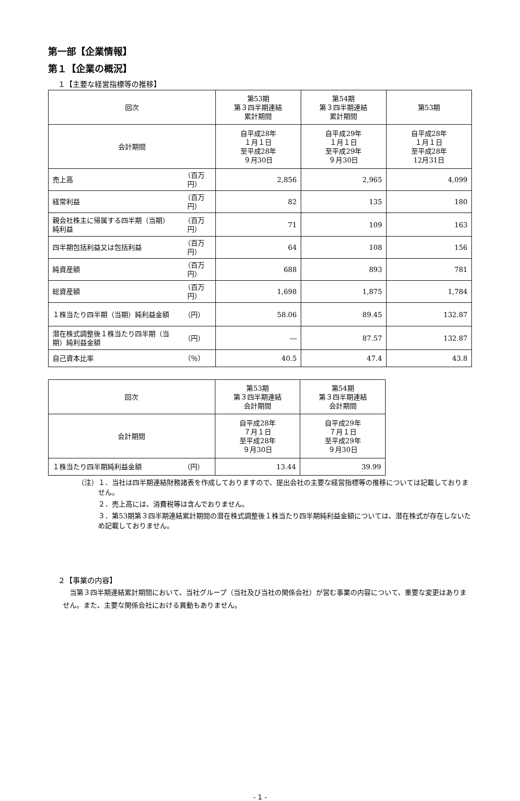第一部【企業情報】
第１【企業の概況】
１【主要な経営指標等の推移】
| 回次 | | 第53期 第３四半期連結 累計期間 | 第54期 第３四半期連結 累計期間 | 第53期 |
| 会計期間 | | 自平成28年 １月１日 至平成28年 ９月30日 | 自平成29年 １月１日 至平成29年 ９月30日 | 自平成28年 １月１日 至平成28年 12月31日 |
| 売上高 | （百万円） | 2,856 | 2,965 | 4,099 |
| 経常利益 | （百万円） | 82 | 135 | 180 |
| 親会社株主に帰属する四半期（当期）純利益 | （百万円） | 71 | 109 | 163 |
| 四半期包括利益又は包括利益 | （百万円） | 64 | 108 | 156 |
| 純資産額 | （百万円） | 688 | 893 | 781 |
| 総資産額 | （百万円） | 1,698 | 1,875 | 1,784 |
| １株当たり四半期（当期）純利益金額 | （円） | 58.06 | 89.45 | 132.87 |
| 潜在株式調整後１株当たり四半期（当期）純利益金額 | （円） | ― | 87.57 | 132.87 |
| 自己資本比率 | （％） | 40.5 | 47.4 | 43.8 |
| 回次 | | 第53期 第３四半期連結 会計期間 | 第54期 第３四半期連結 会計期間 |
| 会計期間 | | 自平成28年 ７月１日 至平成28年 ９月30日 | 自平成29年 ７月１日 至平成29年 ９月30日 |
| １株当たり四半期純利益金額 | （円） | 13.44 | 39.99 |
（注）１．当社は四半期連結財務諸表を作成しておりますので、提出会社の主要な経営指標等の推移については記載しておりません。
　　　２．売上高には、消費税等は含んでおりません。
　　　３．第53期第３四半期連結累計期間の潜在株式調整後１株当たり四半期純利益金額については、潜在株式が存在しないため記載しておりません。
２【事業の内容】
当第３四半期連結累計期間において、当社グループ（当社及び当社の関係会社）が営む事業の内容について、重要な変更はありません。また、主要な関係会社における異動もありません。
- 1 -